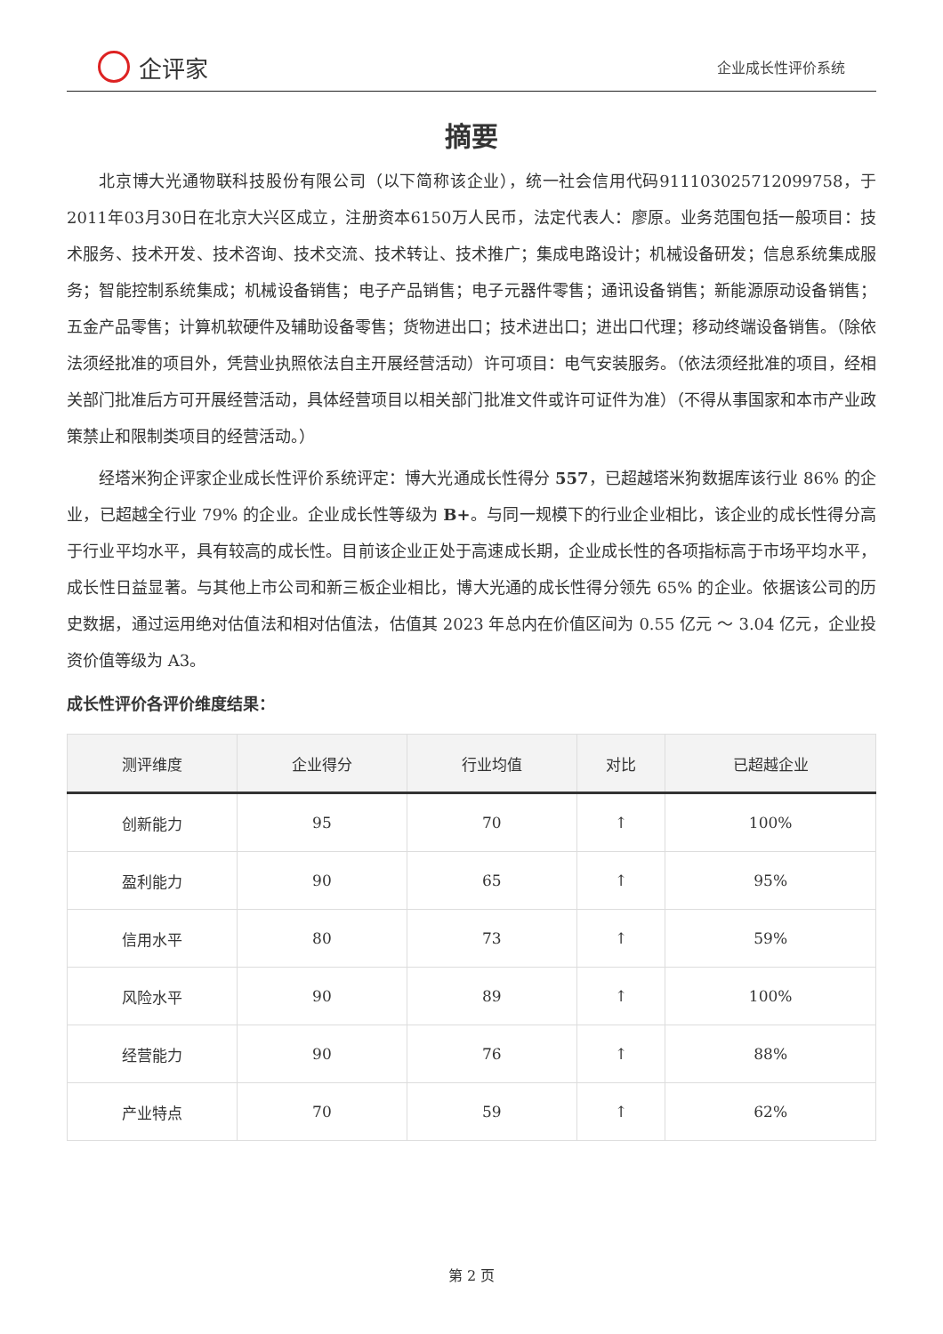企评家
企业成长性评价系统
摘要
北京博大光通物联科技股份有限公司（以下简称该企业），统一社会信用代码911103025712099758，于2011年03月30日在北京大兴区成立，注册资本6150万人民币，法定代表人：廖原。业务范围包括一般项目：技术服务、技术开发、技术咨询、技术交流、技术转让、技术推广；集成电路设计；机械设备研发；信息系统集成服务；智能控制系统集成；机械设备销售；电子产品销售；电子元器件零售；通讯设备销售；新能源原动设备销售；五金产品零售；计算机软硬件及辅助设备零售；货物进出口；技术进出口；进出口代理；移动终端设备销售。（除依法须经批准的项目外，凭营业执照依法自主开展经营活动）许可项目：电气安装服务。（依法须经批准的项目，经相关部门批准后方可开展经营活动，具体经营项目以相关部门批准文件或许可证件为准）（不得从事国家和本市产业政策禁止和限制类项目的经营活动。）
经塔米狗企评家企业成长性评价系统评定：博大光通成长性得分 557，已超越塔米狗数据库该行业 86% 的企业，已超越全行业 79% 的企业。企业成长性等级为 B+。与同一规模下的行业企业相比，该企业的成长性得分高于行业平均水平，具有较高的成长性。目前该企业正处于高速成长期，企业成长性的各项指标高于市场平均水平，成长性日益显著。与其他上市公司和新三板企业相比，博大光通的成长性得分领先 65% 的企业。依据该公司的历史数据，通过运用绝对估值法和相对估值法，估值其 2023 年总内在价值区间为 0.55 亿元 ～ 3.04 亿元，企业投资价值等级为 A3。
成长性评价各评价维度结果：
| 测评维度 | 企业得分 | 行业均值 | 对比 | 已超越企业 |
| --- | --- | --- | --- | --- |
| 创新能力 | 95 | 70 | ↑ | 100% |
| 盈利能力 | 90 | 65 | ↑ | 95% |
| 信用水平 | 80 | 73 | ↑ | 59% |
| 风险水平 | 90 | 89 | ↑ | 100% |
| 经营能力 | 90 | 76 | ↑ | 88% |
| 产业特点 | 70 | 59 | ↑ | 62% |
第 2 页